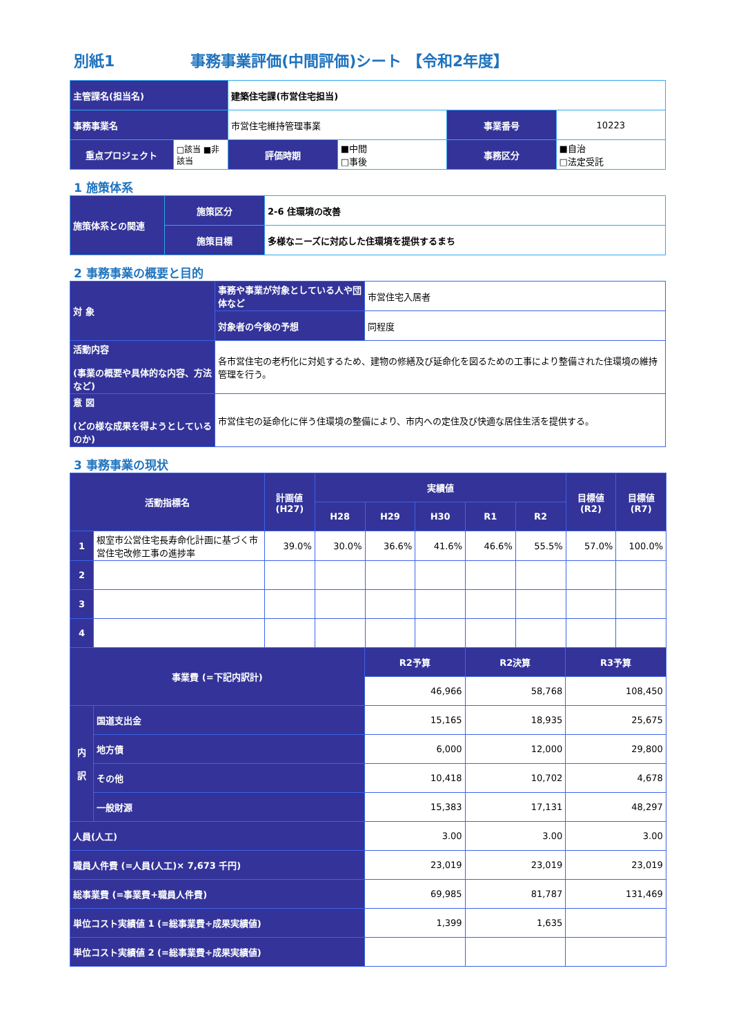別紙1 事務事業評価(中間評価)シート 【令和2年度】
| 主管課名(担当名) | | 建築住宅課(市営住宅担当) | | | |
| 事務事業名 | | 市営住宅維持管理事業 | | 事業番号 | 10223 |
| 重点プロジェクト | □該当 ■非該当 | 評価時期 | ■中間 □事後 | 事務区分 | ■自治 □法定受託 |
1 施策体系
| 施策体系との関連 | 施策区分 | 2-6 住環境の改善 |
| | 施策目標 | 多様なニーズに対応した住環境を提供するまち |
2 事務事業の概要と目的
| 対 象 | 事務や事業が対象としている人や団体など | 市営住宅入居者 |
| | 対象者の今後の予想 | 同程度 |
| 活動内容 (事業の概要や具体的な内容、方法など) | 各市営住宅の老朽化に対処するため、建物の修繕及び延命化を図るための工事により整備された住環境の維持管理を行う。 | |
| 意 図 (どの様な成果を得ようとしているのか) | 市営住宅の延命化に伴う住環境の整備により、市内への定住及び快適な居住生活を提供する。 | |
3 事務事業の現状
| 活動指標名 | | 計画値 (H27) | 実績値 | | | | | 目標値 (R2) | 目標値 (R7) |
| --- | --- | --- | --- | --- | --- | --- | --- | --- | --- |
| | | | H28 | H29 | H30 | R1 | R2 | | |
| 1 | 根室市公営住宅長寿命化計画に基づく市営住宅改修工事の進捗率 | 39.0% | 30.0% | 36.6% | 41.6% | 46.6% | 55.5% | 57.0% | 100.0% |
| 2 | | | | | | | | | |
| 3 | | | | | | | | | |
| 4 | | | | | | | | | |
| 事業費 (=下記内訳計) | | R2予算 | R2決算 | R3予算 |
| --- | --- | --- | --- | --- |
| | | 46,966 | 58,768 | 108,450 |
| 内 訳 | 国道支出金 | 15,165 | 18,935 | 25,675 |
| | 地方債 | 6,000 | 12,000 | 29,800 |
| | その他 | 10,418 | 10,702 | 4,678 |
| | 一般財源 | 15,383 | 17,131 | 48,297 |
| 人員(人工) | | 3.00 | 3.00 | 3.00 |
| 職員人件費 (=人員(人工)× 7,673 千円) | | 23,019 | 23,019 | 23,019 |
| 総事業費 (=事業費+職員人件費) | | 69,985 | 81,787 | 131,469 |
| 単位コスト実績値 1 (=総事業費÷成果実績値) | | 1,399 | 1,635 | |
| 単位コスト実績値 2 (=総事業費÷成果実績値) | | | | |